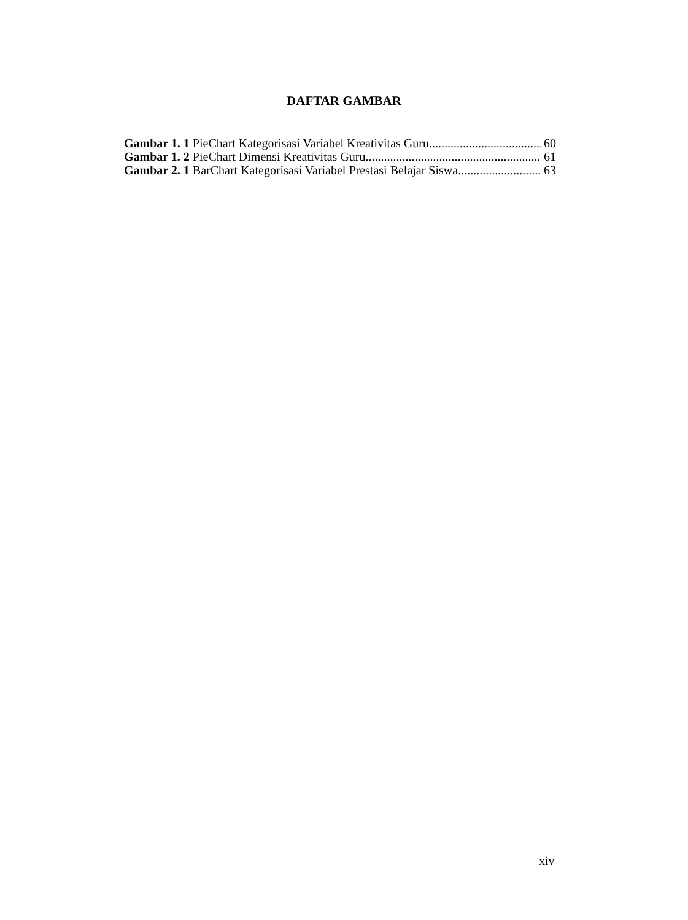DAFTAR GAMBAR
Gambar 1. 1 PieChart Kategorisasi Variabel Kreativitas Guru 60
Gambar 1. 2 PieChart Dimensi Kreativitas Guru 61
Gambar 2. 1 BarChart Kategorisasi Variabel Prestasi Belajar Siswa 63
xiv